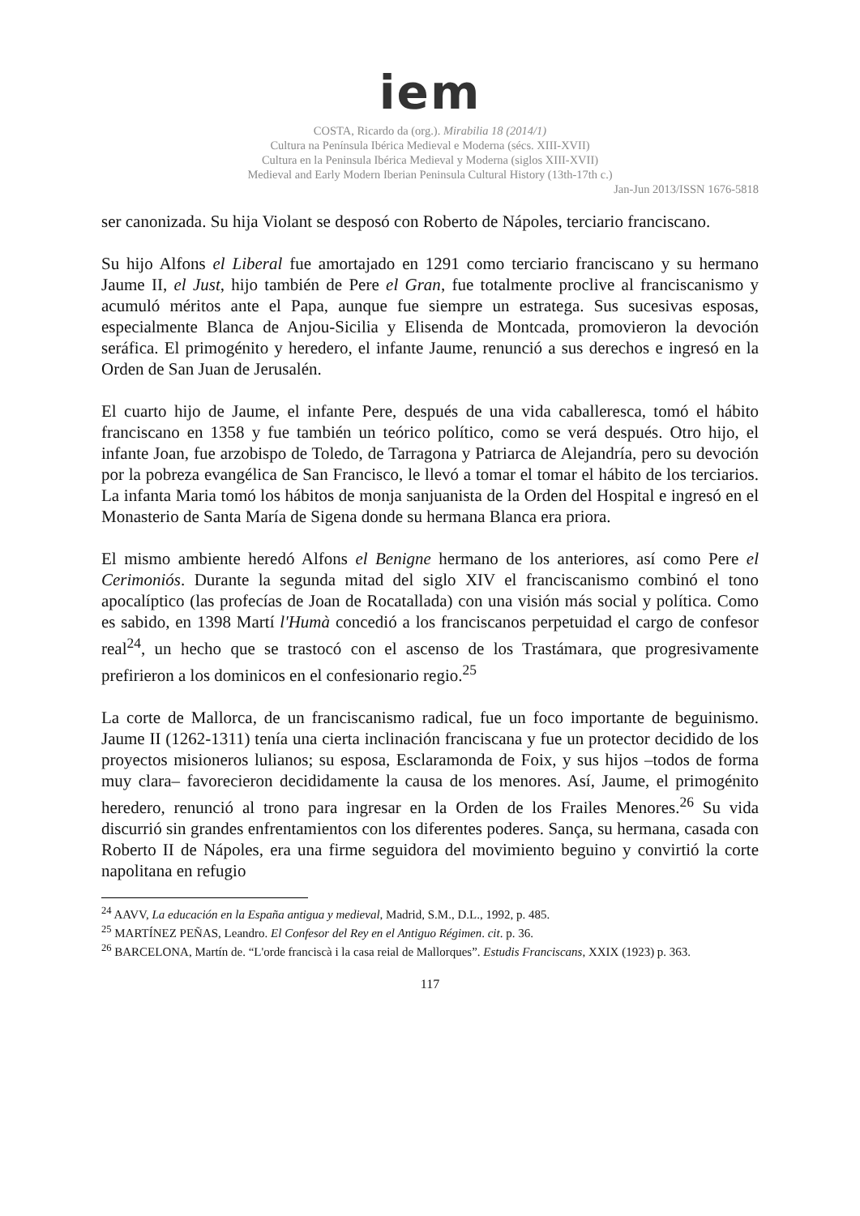iem
COSTA, Ricardo da (org.). Mirabilia 18 (2014/1)
Cultura na Península Ibérica Medieval e Moderna (sécs. XIII-XVII)
Cultura en la Peninsula Ibérica Medieval y Moderna (siglos XIII-XVII)
Medieval and Early Modern Iberian Peninsula Cultural History (13th-17th c.)
Jan-Jun 2013/ISSN 1676-5818
ser canonizada. Su hija Violant se desposó con Roberto de Nápoles, terciario franciscano.
Su hijo Alfons el Liberal fue amortajado en 1291 como terciario franciscano y su hermano Jaume II, el Just, hijo también de Pere el Gran, fue totalmente proclive al franciscanismo y acumuló méritos ante el Papa, aunque fue siempre un estratega. Sus sucesivas esposas, especialmente Blanca de Anjou-Sicilia y Elisenda de Montcada, promovieron la devoción seráfica. El primogénito y heredero, el infante Jaume, renunció a sus derechos e ingresó en la Orden de San Juan de Jerusalén.
El cuarto hijo de Jaume, el infante Pere, después de una vida caballeresca, tomó el hábito franciscano en 1358 y fue también un teórico político, como se verá después. Otro hijo, el infante Joan, fue arzobispo de Toledo, de Tarragona y Patriarca de Alejandría, pero su devoción por la pobreza evangélica de San Francisco, le llevó a tomar el tomar el hábito de los terciarios. La infanta Maria tomó los hábitos de monja sanjuanista de la Orden del Hospital e ingresó en el Monasterio de Santa María de Sigena donde su hermana Blanca era priora.
El mismo ambiente heredó Alfons el Benigne hermano de los anteriores, así como Pere el Cerimoniós. Durante la segunda mitad del siglo XIV el franciscanismo combinó el tono apocalíptico (las profecías de Joan de Rocatallada) con una visión más social y política. Como es sabido, en 1398 Martí l'Humà concedió a los franciscanos perpetuidad el cargo de confesor real<sup>24</sup>, un hecho que se trastocó con el ascenso de los Trastámara, que progresivamente prefirieron a los dominicos en el confesionario regio.<sup>25</sup>
La corte de Mallorca, de un franciscanismo radical, fue un foco importante de beguinismo. Jaume II (1262-1311) tenía una cierta inclinación franciscana y fue un protector decidido de los proyectos misioneros lulianos; su esposa, Esclaramonda de Foix, y sus hijos –todos de forma muy clara– favorecieron decididamente la causa de los menores. Así, Jaume, el primogénito heredero, renunció al trono para ingresar en la Orden de los Frailes Menores.<sup>26</sup> Su vida discurrió sin grandes enfrentamientos con los diferentes poderes. Sança, su hermana, casada con Roberto II de Nápoles, era una firme seguidora del movimiento beguino y convirtió la corte napolitana en refugio
<sup>24</sup> AAVV, La educación en la España antigua y medieval, Madrid, S.M., D.L., 1992, p. 485.
<sup>25</sup> MARTÍNEZ PEÑAS, Leandro. El Confesor del Rey en el Antiguo Régimen. cit. p. 36.
<sup>26</sup> BARCELONA, Martín de. “L'orde franciscà i la casa reial de Mallorques”. Estudis Franciscans, XXIX (1923) p. 363.
117